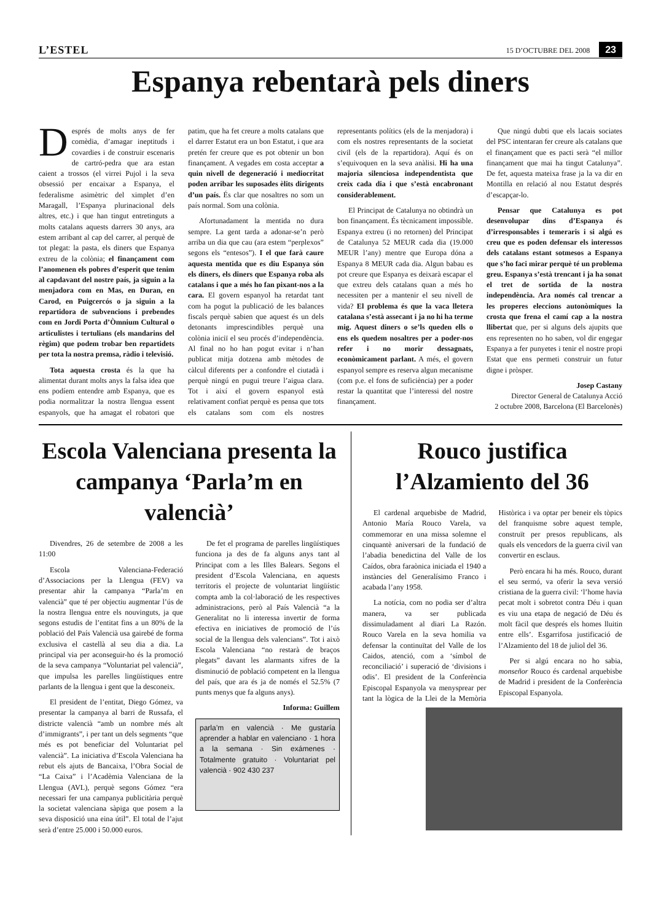L’ESTEL 15 D’OCTUBRE DEL 2008 23
Espanya rebentarà pels diners
Després de molts anys de fer comèdia, d’amagar ineptituds i covardies i de construir escenaris de cartró-pedra que ara estan caient a trossos (el virrei Pujol i la seva obsessió per encaixar a Espanya, el federalisme asimètric del ximplet d’en Maragall, l’Espanya plurinacional dels altres, etc.) i que han tingut entretinguts a molts catalans aquests darrers 30 anys, ara estem arribant al cap del carrer, al perquè de tot plegat: la pasta, els diners que Espanya extreu de la colònia; el finançament com l’anomenen els pobres d’esperit que tenim al capdavant del nostre país, ja siguin a la menjadora com en Mas, en Duran, en Carod, en Puigcercós o ja siguin a la repartidora de subvencions i prebendes com en Jordi Porta d’Òmnium Cultural o articulistes i tertulians (els mandarins del règim) que podem trobar ben repartidets per tota la nostra premsa, ràdio i televisió.
Tota aquesta crosta és la que ha alimentat durant molts anys la falsa idea que ens podíem entendre amb Espanya, que es podia normalitzar la nostra llengua essent espanyols, que ha amagat el robatori que patim, que ha fet creure a molts catalans que el darrer Estatut era un bon Estatut, i que ara pretén fer creure que es pot obtenir un bon finançament. A vegades em costa acceptar a quin nivell de degeneració i mediocritat poden arribar les suposades èlits dirigents d’un país. És clar que nosaltres no som un país normal. Som una colònia.
Afortunadament la mentida no dura sempre. La gent tarda a adonar-se’n però arriba un dia que cau (ara estem “perplexos” segons els “entesos”). I el que farà caure aquesta mentida que es diu Espanya són els diners, els diners que Espanya roba als catalans i que a més ho fan pixant-nos a la cara. El govern espanyol ha retardat tant com ha pogut la publicació de les balances fiscals perquè sabien que aquest és un dels detonants imprescindibles perquè una colònia iniciï el seu procés d’independència. Al final no ho han pogut evitar i n’han publicat mitja dotzena amb mètodes de càlcul diferents per a confondre el ciutadà i perquè ningú en pugui treure l’aigua clara. Tot i així el govern espanyol està relativament confiat perquè es pensa que tots els catalans som com els nostres representants polítics (els de la menjadora) i com els nostres representants de la societat civil (els de la repartidora). Aquí és on s’equivoquen en la seva anàlisi. Hi ha una majoria silenciosa independentista que creix cada dia i que s’està encabronant considerablement.
El Principat de Catalunya no obtindrà un bon finançament. És tècnicament impossible. Espanya extreu (i no retornen) del Principat de Catalunya 52 MEUR cada dia (19.000 MEUR l’any) mentre que Europa dóna a Espanya 8 MEUR cada dia. Algun babau es pot creure que Espanya es deixarà escapar el que extreu dels catalans quan a més ho necessiten per a mantenir el seu nivell de vida? El problema és que la vaca lletera catalana s’està assecant i ja no hi ha terme mig. Aquest diners o se’ls queden ells o ens els quedem nosaltres per a poder-nos refer i no morir dessagnats, econòmicament parlant. A més, el govern espanyol sempre es reserva algun mecanisme (com p.e. el fons de suficiència) per a poder restar la quantitat que l’interessi del nostre finançament.
Que ningú dubti que els lacais sociates del PSC intentaran fer creure als catalans que el finançament que es pacti serà “el millor finançament que mai ha tingut Catalunya”. De fet, aquesta mateixa frase ja la va dir en Montilla en relació al nou Estatut després d’escapçar-lo.
Pensar que Catalunya es pot desenvolupar dins d’Espanya és d’irresponsables i temeraris i si algú es creu que es poden defensar els interessos dels catalans estant sotmesos a Espanya que s’ho faci mirar perquè té un problema greu. Espanya s’està trencant i ja ha sonat el tret de sortida de la nostra independència. Ara només cal trencar a les properes eleccions autonòmiques la crosta que frena el camí cap a la nostra llibertat que, per si alguns dels ajupits que ens representen no ho saben, vol dir engegar Espanya a fer punyetes i tenir el nostre propi Estat que ens permeti construir un futur digne i pròsper.
Josep Castany
Director General de Catalunya Acció
2 octubre 2008, Barcelona (El Barcelonès)
Escola Valenciana presenta la campanya ‘Parla’m en valencià’
Divendres, 26 de setembre de 2008 a les 11:00
Escola Valenciana-Federació d’Associacions per la Llengua (FEV) va presentar ahir la campanya “Parla’m en valencià” que té per objectiu augmentar l’ús de la nostra llengua entre els nouvinguts, ja que segons estudis de l’entitat fins a un 80% de la població del País Valencià usa gairebé de forma exclusiva el castellà al seu dia a dia. La principal via per aconseguir-ho és la promoció de la seva campanya “Voluntariat pel valencià”, que impulsa les parelles lingüístiques entre parlants de la llengua i gent que la desconeix.
El president de l’entitat, Diego Gómez, va presentar la campanya al barri de Russafa, el districte valencià “amb un nombre més alt d’immigrants”, i per tant un dels segments “que més es pot beneficiar del Voluntariat pel valencià”. La iniciativa d’Escola Valenciana ha rebut els ajuts de Bancaixa, l’Obra Social de “La Caixa” i l’Acadèmia Valenciana de la Llengua (AVL), perquè segons Gómez “era necessari fer una campanya publicitària perquè la societat valenciana sàpiga que posem a la seva disposició una eina útil”. El total de l’ajut serà d’entre 25.000 i 50.000 euros.
De fet el programa de parelles lingüístiques funciona ja des de fa alguns anys tant al Principat com a les Illes Balears. Segons el president d’Escola Valenciana, en aquests territoris el projecte de voluntariat lingüístic compta amb la col·laboració de les respectives administracions, però al País Valencià “a la Generalitat no li interessa invertir de forma efectiva en iniciatives de promoció de l’ús social de la llengua dels valencians”. Tot i això Escola Valenciana “no restarà de braços plegats” davant les alarmants xifres de la disminució de població competent en la llengua del país, que ara és ja de només el 52.5% (7 punts menys que fa alguns anys).
Informa: Guillem
parla’m en valencià · Me gustaría aprender a hablar en valenciano · 1 hora a la semana · Sin exámenes · Totalmente gratuito · Voluntariat pel valencià · 902 430 237
Rouco justifica l’Alzamiento del 36
El cardenal arquebisbe de Madrid, Antonio María Rouco Varela, va commemorar en una missa solemne el cinquantè aniversari de la fundació de l’abadia benedictina del Valle de los Caídos, obra faraònica iniciada el 1940 a instàncies del Generalísimo Franco i acabada l’any 1958.
La notícia, com no podia ser d’altra manera, va ser publicada dissimuladament al diari La Razón. Rouco Varela en la seva homilia va defensar la continuïtat del Valle de los Caidos, atenció, com a ‘símbol de reconciliació’ i superació de ‘divisions i odis’. El president de la Conferència Episcopal Espanyola va menysprear per tant la lògica de la Llei de la Memòria Històrica i va optar per beneir els tòpics del franquisme sobre aquest temple, construït per presos republicans, als quals els vencedors de la guerra civil van convertir en esclaus.
Però encara hi ha més. Rouco, durant el seu sermó, va oferir la seva versió cristiana de la guerra civil: ‘l’home havia pecat molt i sobretot contra Déu i quan es viu una etapa de negació de Déu és molt fàcil que després els homes lluitin entre ells’. Esgarrifosa justificació de l’Alzamiento del 18 de juliol del 36.
Per si algú encara no ho sabia, monseñor Rouco és cardenal arquebisbe de Madrid i president de la Conferència Episcopal Espanyola.